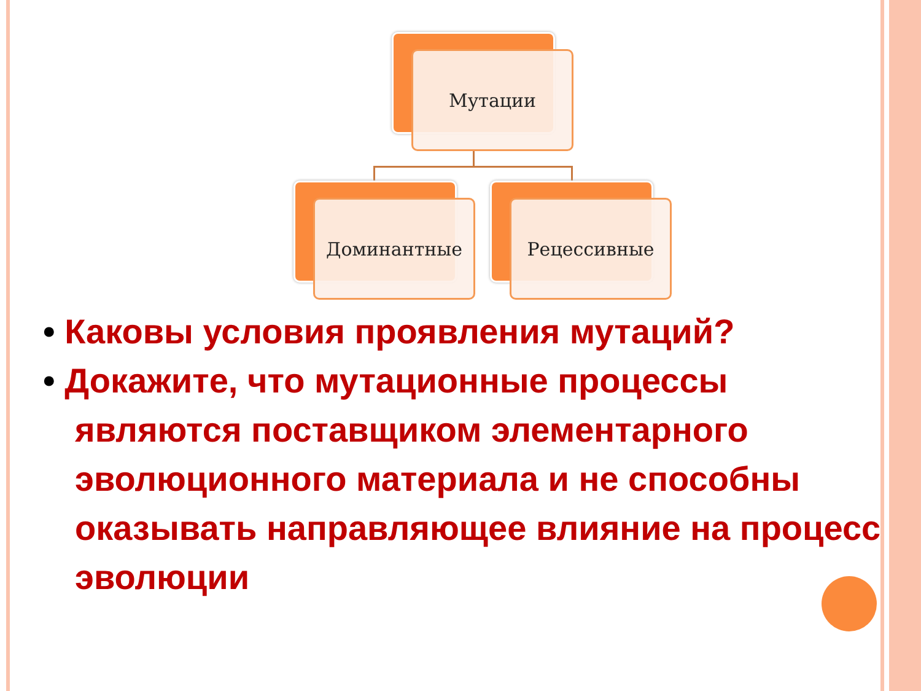Мутации
Доминантные Рецессивные
• Каковы условия проявления мутаций?
• Докажите, что мутационные процессы являются поставщиком элементарного эволюционного материала и не способны оказывать направляющее влияние на процесс эволюции